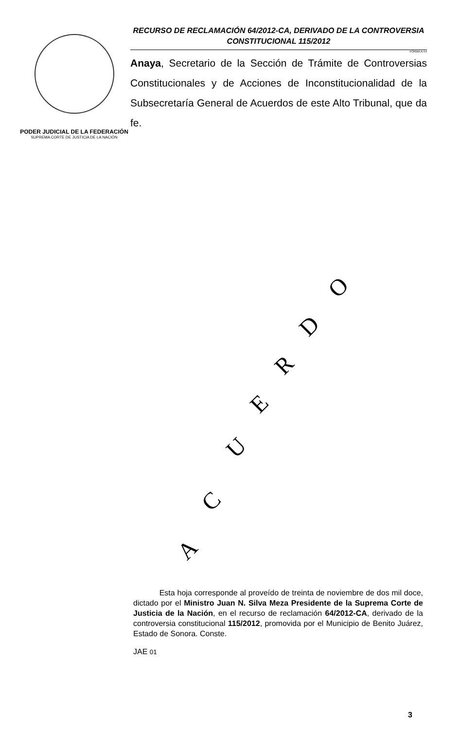PODER JUDICIAL DE LA FEDERACIÓN
SUPREMA CORTE DE JUSTICIA DE LA NACIÓN
RECURSO DE RECLAMACIÓN 64/2012-CA, DERIVADO DE LA CONTROVERSIA CONSTITUCIONAL 115/2012
FORMA A-54
Anaya, Secretario de la Sección de Trámite de Controversias Constitucionales y de Acciones de Inconstitucionalidad de la Subsecretaría General de Acuerdos de este Alto Tribunal, que da fe.
A
C
U
E
R
D
O
Esta hoja corresponde al proveído de treinta de noviembre de dos mil doce, dictado por el Ministro Juan N. Silva Meza Presidente de la Suprema Corte de Justicia de la Nación, en el recurso de reclamación 64/2012-CA, derivado de la controversia constitucional 115/2012, promovida por el Municipio de Benito Juárez, Estado de Sonora. Conste.
JAE 01
3